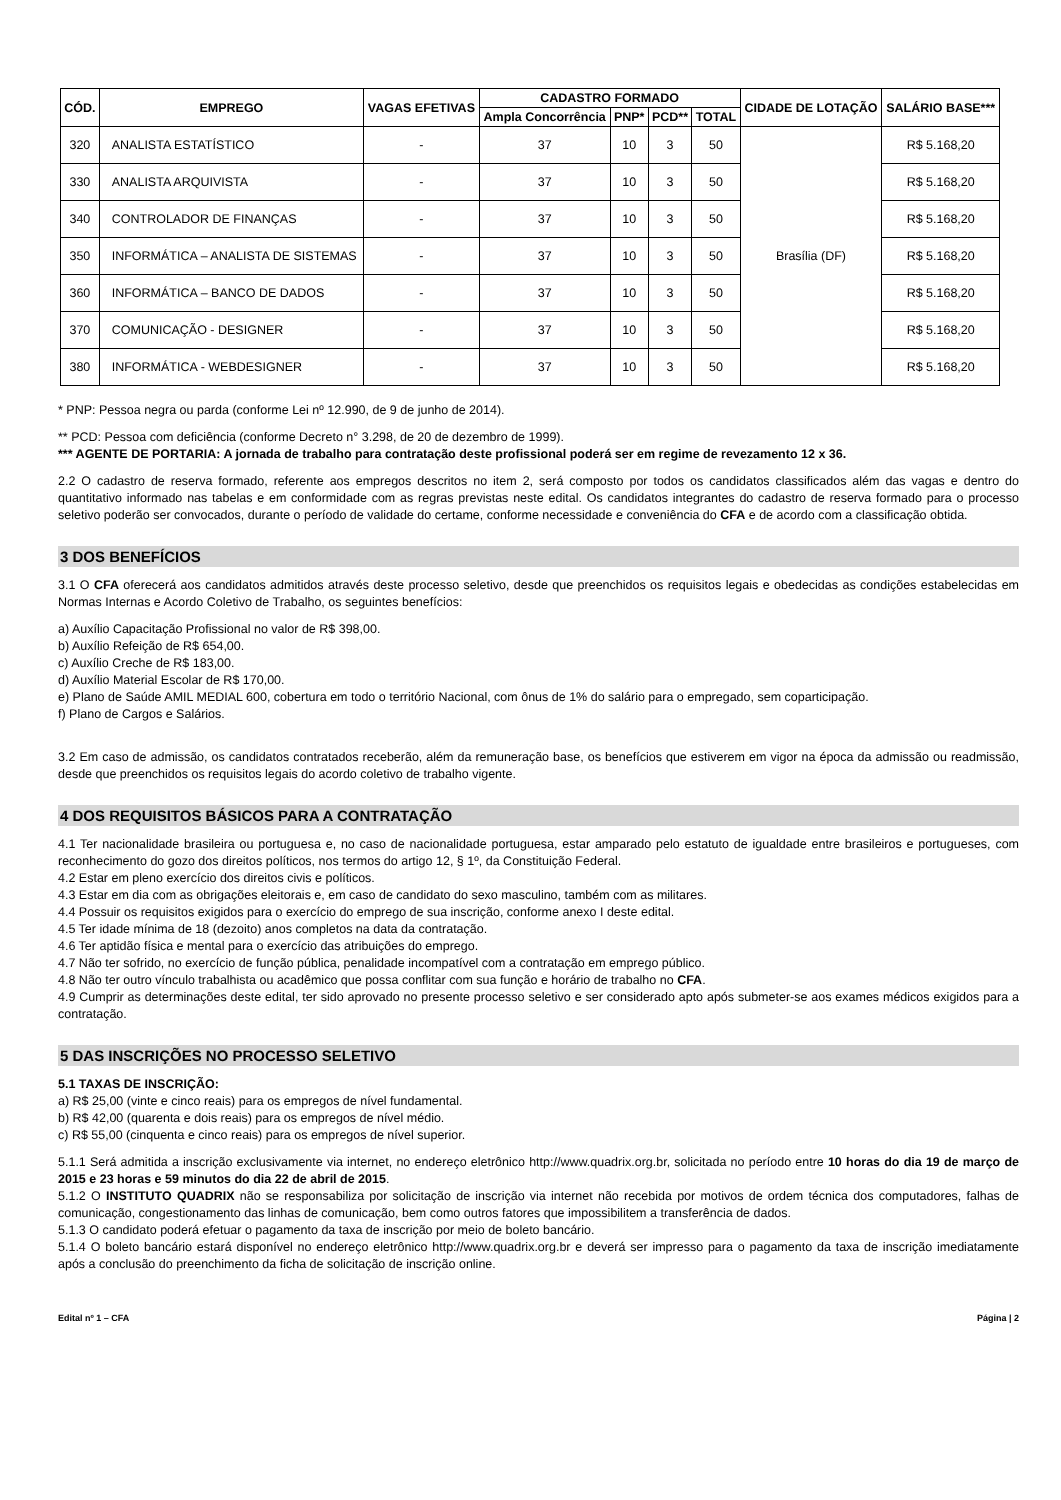| CÓD. | EMPREGO | VAGAS EFETIVAS | CADASTRO FORMADO | | | | CIDADE DE LOTAÇÃO | SALÁRIO BASE*** |
| --- | --- | --- | --- | --- | --- | --- | --- | --- |
| | | | Ampla Concorrência | PNP* | PCD** | TOTAL | | |
| 320 | ANALISTA ESTATÍSTICO | - | 37 | 10 | 3 | 50 | Brasília (DF) | R$ 5.168,20 |
| 330 | ANALISTA ARQUIVISTA | - | 37 | 10 | 3 | 50 | | R$ 5.168,20 |
| 340 | CONTROLADOR DE FINANÇAS | - | 37 | 10 | 3 | 50 | | R$ 5.168,20 |
| 350 | INFORMÁTICA – ANALISTA DE SISTEMAS | - | 37 | 10 | 3 | 50 | | R$ 5.168,20 |
| 360 | INFORMÁTICA – BANCO DE DADOS | - | 37 | 10 | 3 | 50 | | R$ 5.168,20 |
| 370 | COMUNICAÇÃO - DESIGNER | - | 37 | 10 | 3 | 50 | | R$ 5.168,20 |
| 380 | INFORMÁTICA - WEBDESIGNER | - | 37 | 10 | 3 | 50 | | R$ 5.168,20 |
* PNP: Pessoa negra ou parda (conforme Lei nº 12.990, de 9 de junho de 2014).
** PCD: Pessoa com deficiência (conforme Decreto n° 3.298, de 20 de dezembro de 1999).
*** AGENTE DE PORTARIA: A jornada de trabalho para contratação deste profissional poderá ser em regime de revezamento 12 x 36.
2.2 O cadastro de reserva formado, referente aos empregos descritos no item 2, será composto por todos os candidatos classificados além das vagas e dentro do quantitativo informado nas tabelas e em conformidade com as regras previstas neste edital. Os candidatos integrantes do cadastro de reserva formado para o processo seletivo poderão ser convocados, durante o período de validade do certame, conforme necessidade e conveniência do CFA e de acordo com a classificação obtida.
3 DOS BENEFÍCIOS
3.1 O CFA oferecerá aos candidatos admitidos através deste processo seletivo, desde que preenchidos os requisitos legais e obedecidas as condições estabelecidas em Normas Internas e Acordo Coletivo de Trabalho, os seguintes benefícios:
a) Auxílio Capacitação Profissional no valor de R$ 398,00.
b) Auxílio Refeição de R$ 654,00.
c) Auxílio Creche de R$ 183,00.
d) Auxílio Material Escolar de R$ 170,00.
e) Plano de Saúde AMIL MEDIAL 600, cobertura em todo o território Nacional, com ônus de 1% do salário para o empregado, sem coparticipação.
f) Plano de Cargos e Salários.
3.2 Em caso de admissão, os candidatos contratados receberão, além da remuneração base, os benefícios que estiverem em vigor na época da admissão ou readmissão, desde que preenchidos os requisitos legais do acordo coletivo de trabalho vigente.
4 DOS REQUISITOS BÁSICOS PARA A CONTRATAÇÃO
4.1 Ter nacionalidade brasileira ou portuguesa e, no caso de nacionalidade portuguesa, estar amparado pelo estatuto de igualdade entre brasileiros e portugueses, com reconhecimento do gozo dos direitos políticos, nos termos do artigo 12, § 1º, da Constituição Federal.
4.2 Estar em pleno exercício dos direitos civis e políticos.
4.3 Estar em dia com as obrigações eleitorais e, em caso de candidato do sexo masculino, também com as militares.
4.4 Possuir os requisitos exigidos para o exercício do emprego de sua inscrição, conforme anexo I deste edital.
4.5 Ter idade mínima de 18 (dezoito) anos completos na data da contratação.
4.6 Ter aptidão física e mental para o exercício das atribuições do emprego.
4.7 Não ter sofrido, no exercício de função pública, penalidade incompatível com a contratação em emprego público.
4.8 Não ter outro vínculo trabalhista ou acadêmico que possa conflitar com sua função e horário de trabalho no CFA.
4.9 Cumprir as determinações deste edital, ter sido aprovado no presente processo seletivo e ser considerado apto após submeter-se aos exames médicos exigidos para a contratação.
5 DAS INSCRIÇÕES NO PROCESSO SELETIVO
5.1 TAXAS DE INSCRIÇÃO:
a) R$ 25,00 (vinte e cinco reais) para os empregos de nível fundamental.
b) R$ 42,00 (quarenta e dois reais) para os empregos de nível médio.
c) R$ 55,00 (cinquenta e cinco reais) para os empregos de nível superior.
5.1.1 Será admitida a inscrição exclusivamente via internet, no endereço eletrônico http://www.quadrix.org.br, solicitada no período entre 10 horas do dia 19 de março de 2015 e 23 horas e 59 minutos do dia 22 de abril de 2015.
5.1.2 O INSTITUTO QUADRIX não se responsabiliza por solicitação de inscrição via internet não recebida por motivos de ordem técnica dos computadores, falhas de comunicação, congestionamento das linhas de comunicação, bem como outros fatores que impossibilitem a transferência de dados.
5.1.3 O candidato poderá efetuar o pagamento da taxa de inscrição por meio de boleto bancário.
5.1.4 O boleto bancário estará disponível no endereço eletrônico http://www.quadrix.org.br e deverá ser impresso para o pagamento da taxa de inscrição imediatamente após a conclusão do preenchimento da ficha de solicitação de inscrição online.
Edital nº 1 – CFA Página | 2